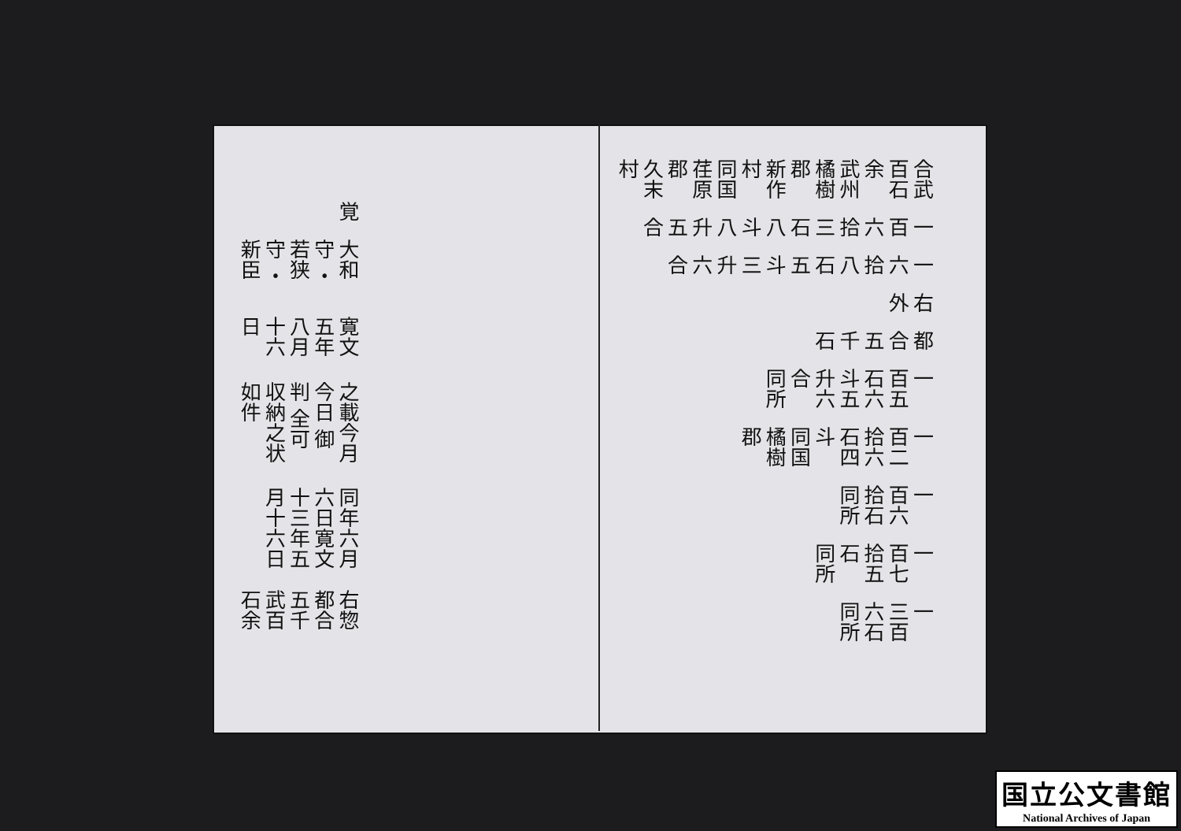一 三百六石　同所
一 百七拾五石　同所
一 百六拾石　同所
一 百二拾六石四斗　同国橘樹郡
一 百五石六斗五升六合　同所
都合五千石
右外
一 六拾八石五斗三升六合
一 百六拾三石八斗八升五合
合武百石余　武州橘樹郡 新作村　同国荏原郡 久末村
右惣都合五千武百石余
同年六月六日寛文十三年五月十六日
之載今月今日 御判 全可収納之状如件
寛文五年八月十六日
大和守 ・ 若狭守 ・ 新臣
覚
国立公文書館
National Archives of Japan